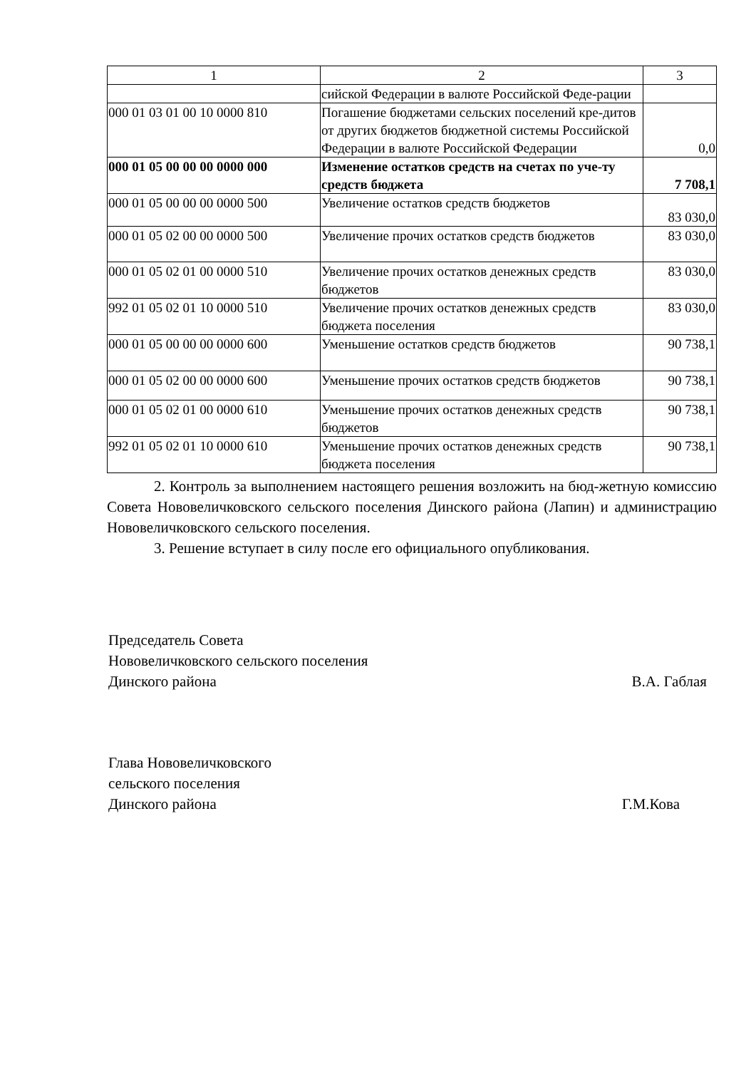| 1 | 2 | 3 |
| | сийской Федерации в валюте Российской Феде-рации | |
| 000 01 03 01 00 10 0000 810 | Погашение бюджетами сельских поселений кре-дитов от других бюджетов бюджетной системы Российской Федерации в валюте Российской Федерации | 0,0 |
| 000 01 05 00 00 00 0000 000 | Изменение остатков средств на счетах по уче-ту средств бюджета | 7 708,1 |
| 000 01 05 00 00 00 0000 500 | Увеличение остатков средств бюджетов | 83 030,0 |
| 000 01 05 02 00 00 0000 500 | Увеличение прочих остатков средств бюджетов | 83 030,0 |
| 000 01 05 02 01 00 0000 510 | Увеличение прочих остатков денежных средств бюджетов | 83 030,0 |
| 992 01 05 02 01 10 0000 510 | Увеличение прочих остатков денежных средств бюджета поселения | 83 030,0 |
| 000 01 05 00 00 00 0000 600 | Уменьшение остатков средств бюджетов | 90 738,1 |
| 000 01 05 02 00 00 0000 600 | Уменьшение прочих остатков средств бюджетов | 90 738,1 |
| 000 01 05 02 01 00 0000 610 | Уменьшение прочих остатков денежных средств бюджетов | 90 738,1 |
| 992 01 05 02 01 10 0000 610 | Уменьшение прочих остатков денежных средств бюджета поселения | 90 738,1 |
2. Контроль за выполнением настоящего решения возложить на бюд-жетную комиссию Совета Нововеличковского сельского поселения Динского района (Лапин) и администрацию Нововеличковского сельского поселения.
3. Решение вступает в силу после его официального опубликования.
Председатель Совета
Нововеличковского сельского поселения
Динского района
В.А. Габлая
Глава Нововеличковского
сельского поселения
Динского района
Г.М.Кова